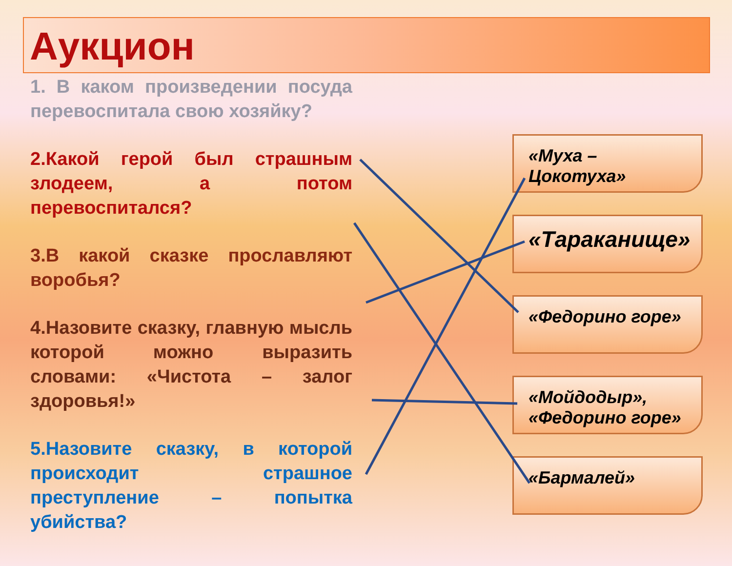Аукцион
1. В каком произведении посуда перевоспитала свою хозяйку?
2.Какой герой был страшным злодеем, а потом перевоспитался?
3.В какой сказке прославляют воробья?
4.Назовите сказку, главную мысль которой можно выразить словами: «Чистота – залог здоровья!»
5.Назовите сказку, в которой происходит страшное преступление – попытка убийства?
«Муха – Цокотуха»
«Тараканище»
«Федорино горе»
«Мойдодыр», «Федорино горе»
«Бармалей»